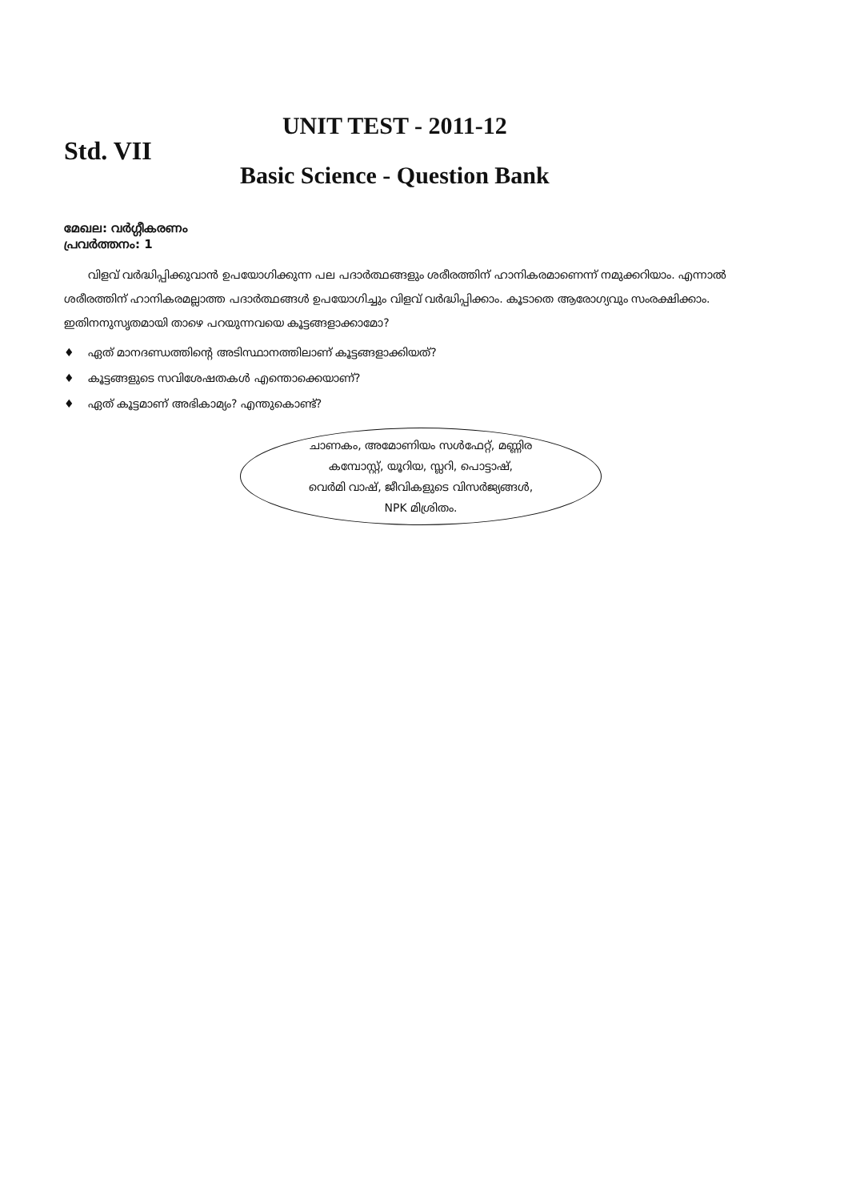Std. VII
UNIT TEST - 2011-12
Basic Science - Question Bank
മേഖല: വർഗ്ഗീകരണം
പ്രവർത്തനം: 1
വിളവ് വർദ്ധിപ്പിക്കുവാൻ ഉപയോഗിക്കുന്ന പല പദാർത്ഥങ്ങളും ശരീരത്തിന് ഹാനികരമാണെന്ന് നമുക്കറിയാം. എന്നാൽ ശരീരത്തിന് ഹാനികരമല്ലാത്ത പദാർത്ഥങ്ങൾ ഉപയോഗിച്ചും വിളവ് വർദ്ധിപ്പിക്കാം. കൂടാതെ ആരോഗ്യവും സംരക്ഷിക്കാം. ഇതിനനുസൃതമായി താഴെ പറയുന്നവയെ കൂട്ടങ്ങളാക്കാമോ?
♦ ഏത് മാനദണ്ഡത്തിന്റെ അടിസ്ഥാനത്തിലാണ് കൂട്ടങ്ങളാക്കിയത്?
♦ കൂട്ടങ്ങളുടെ സവിശേഷതകൾ എന്തൊക്കെയാണ്?
♦ ഏത് കൂട്ടമാണ് അഭികാമ്യം? എന്തുകൊണ്ട്?
ചാണകം, അമോണിയം സൾഫേറ്റ്, മണ്ണിര
കമ്പോസ്റ്റ്, യൂറിയ, സ്ലറി, പൊട്ടാഷ്,
വെർമി വാഷ്, ജീവികളുടെ വിസർജ്യങ്ങൾ,
NPK മിശ്രിതം.